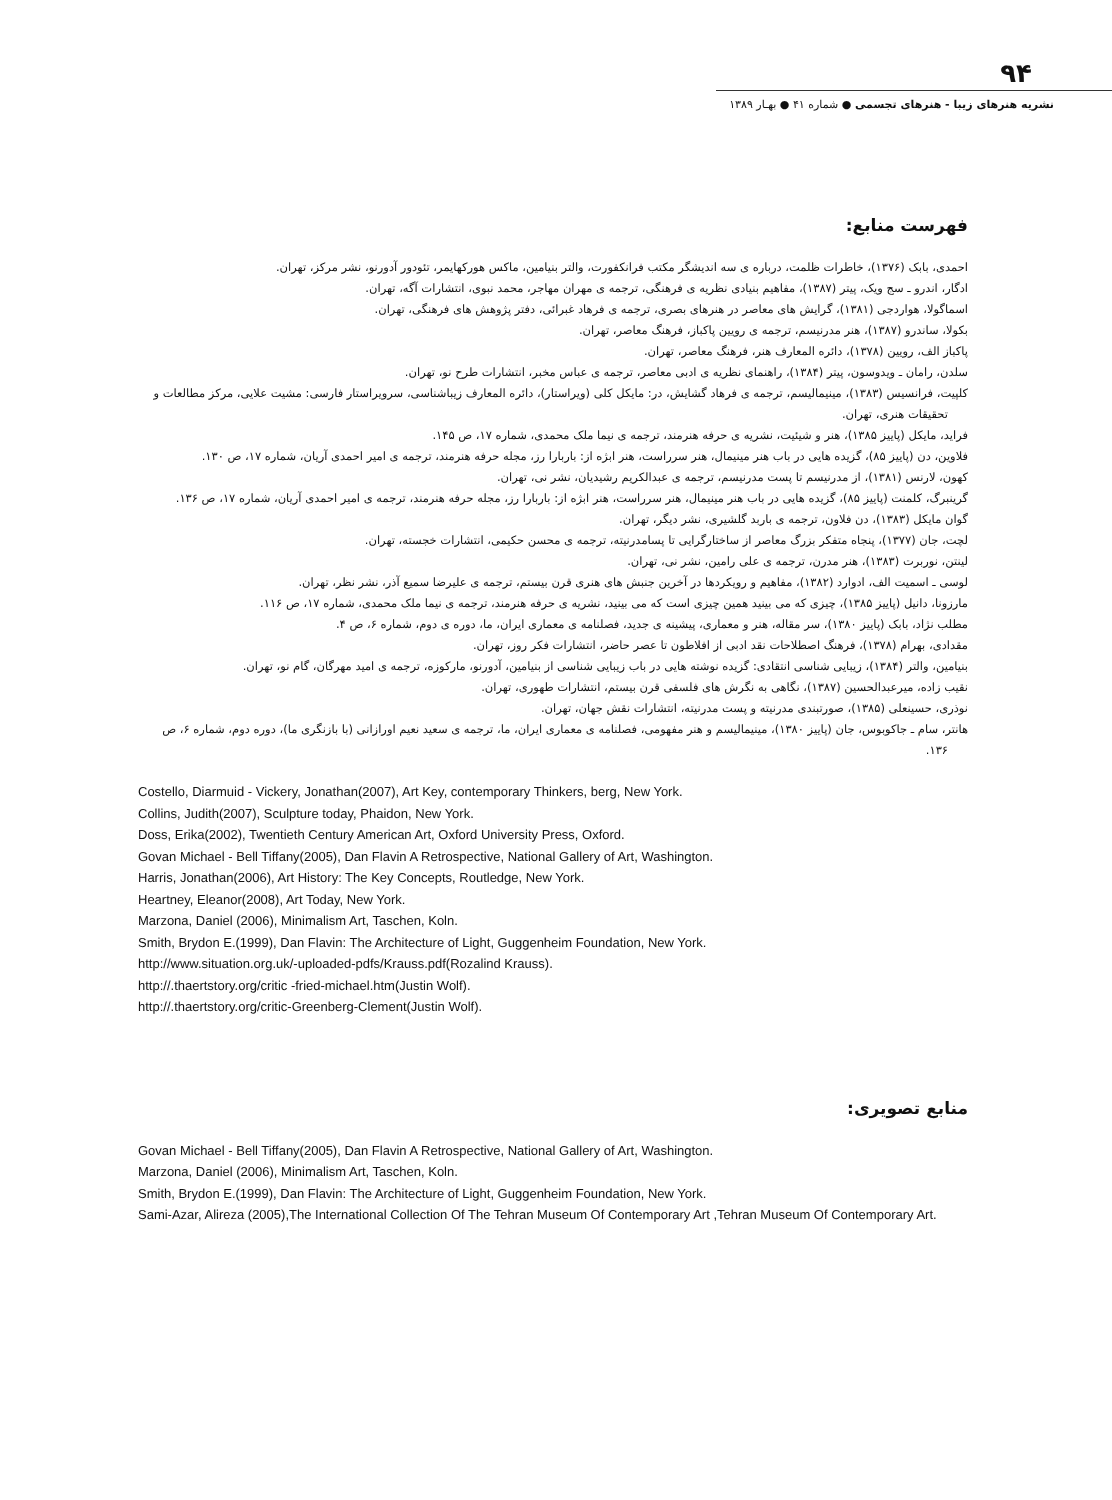۹۴
نشریه هنرهای زیبا - هنرهای تجسمی ● شماره ۴۱ ● بهـار ۱۳۸۹
فهرست منابع:
احمدی، بابک (۱۳۷۶)، خاطرات ظلمت، درباره ی سه اندیشگر مکتب فرانکفورت، والتر بنیامین، ماکس هورکهایمر، تئودور آدورنو، نشر مرکز، تهران.
ادگار، اندرو ـ سج ویک، پیتر (۱۳۸۷)، مفاهیم بنیادی نظریه ی فرهنگی، ترجمه ی مهران مهاجر، محمد نبوی، انتشارات آگه، تهران.
اسماگولا، هواردجی (۱۳۸۱)، گرایش های معاصر در هنرهای بصری، ترجمه ی فرهاد غبرائی، دفتر پژوهش های فرهنگی، تهران.
بکولا، ساندرو (۱۳۸۷)، هنر مدرنیسم، ترجمه ی رویین پاکباز، فرهنگ معاصر، تهران.
پاکباز الف، رویین (۱۳۷۸)، دائره المعارف هنر، فرهنگ معاصر، تهران.
سلدن، رامان ـ ویدوسون، پیتر (۱۳۸۴)، راهنمای نظریه ی ادبی معاصر، ترجمه ی عباس مخبر، انتشارات طرح نو، تهران.
کلپیت، فرانسیس (۱۳۸۳)، مینیمالیسم، ترجمه ی فرهاد گشایش، در: مایکل کلی (ویراستار)، دائره المعارف زیباشناسی، سرویراستار فارسی: مشیت علایی، مرکز مطالعات و تحقیقات هنری، تهران.
فراید، مایکل (پاییز ۱۳۸۵)، هنر و شیئیت، نشریه ی حرفه هنرمند، ترجمه ی نیما ملک محمدی، شماره ۱۷، ص ۱۴۵.
فلاوین، دن (پاییز ۸۵)، گزیده هایی در باب هنر مینیمال، هنر سرراست، هنر ابژه از: باربارا رز، مجله حرفه هنرمند، ترجمه ی امیر احمدی آریان، شماره ۱۷، ص ۱۳۰.
کهون، لارنس (۱۳۸۱)، از مدرنیسم تا پست مدرنیسم، ترجمه ی عبدالکریم رشیدیان، نشر نی، تهران.
گرینبرگ، کلمنت (پاییز ۸۵)، گزیده هایی در باب هنر مینیمال، هنر سرراست، هنر ابژه از: باربارا رز، مجله حرفه هنرمند، ترجمه ی امیر احمدی آریان، شماره ۱۷، ص ۱۳۶.
گوان مایکل (۱۳۸۳)، دن فلاون، ترجمه ی باربد گلشیری، نشر دیگر، تهران.
لچت، جان (۱۳۷۷)، پنجاه متفکر بزرگ معاصر از ساختارگرایی تا پسامدرنیته، ترجمه ی محسن حکیمی، انتشارات خجسته، تهران.
لینتن، نوربرت (۱۳۸۳)، هنر مدرن، ترجمه ی علی رامین، نشر نی، تهران.
لوسی ـ اسمیت الف، ادوارد (۱۳۸۲)، مفاهیم و رویکردها در آخرین جنبش های هنری قرن بیستم، ترجمه ی علیرضا سمیع آذر، نشر نظر، تهران.
مارزونا، دانیل (پاییز ۱۳۸۵)، چیزی که می بینید همین چیزی است که می بینید، نشریه ی حرفه هنرمند، ترجمه ی نیما ملک محمدی، شماره ۱۷، ص ۱۱۶.
مطلب نژاد، بابک (پاییز ۱۳۸۰)، سر مقاله، هنر و معماری، پیشینه ی جدید، فصلنامه ی معماری ایران، ما، دوره ی دوم، شماره ۶، ص ۴.
مقدادی، بهرام (۱۳۷۸)، فرهنگ اصطلاحات نقد ادبی از افلاطون تا عصر حاضر، انتشارات فکر روز، تهران.
بنیامین، والتر (۱۳۸۴)، زیبایی شناسی انتقادی: گزیده نوشته هایی در باب زیبایی شناسی از بنیامین، آدورنو، مارکوزه، ترجمه ی امید مهرگان، گام نو، تهران.
نقیب زاده، میرعبدالحسین (۱۳۸۷)، نگاهی به نگرش های فلسفی قرن بیستم، انتشارات طهوری، تهران.
نوذری، حسینعلی (۱۳۸۵)، صورتبندی مدرنیته و پست مدرنیته، انتشارات نقش جهان، تهران.
هانتر، سام ـ جاکوبوس، جان (پاییز ۱۳۸۰)، مینیمالیسم و هنر مفهومی، فصلنامه ی معماری ایران، ما، ترجمه ی سعید نعیم اورازانی (با بازنگری ما)، دوره دوم، شماره ۶، ص ۱۳۶.
Costello, Diarmuid - Vickery, Jonathan(2007), Art Key, contemporary Thinkers, berg, New York.
Collins, Judith(2007), Sculpture today, Phaidon, New York.
Doss, Erika(2002), Twentieth Century American Art, Oxford University Press, Oxford.
Govan Michael - Bell Tiffany(2005), Dan Flavin A Retrospective, National Gallery of Art, Washington.
Harris, Jonathan(2006), Art History: The Key Concepts, Routledge, New York.
Heartney, Eleanor(2008), Art Today, New York.
Marzona, Daniel (2006), Minimalism Art, Taschen, Koln.
Smith, Brydon E.(1999), Dan Flavin: The Architecture of Light, Guggenheim Foundation, New York.
http://www.situation.org.uk/-uploaded-pdfs/Krauss.pdf(Rozalind Krauss).
http://.thaertstory.org/critic -fried-michael.htm(Justin Wolf).
http://.thaertstory.org/critic-Greenberg-Clement(Justin Wolf).
منابع تصویری:
Govan Michael - Bell Tiffany(2005), Dan Flavin A Retrospective, National Gallery of Art, Washington.
Marzona, Daniel (2006), Minimalism Art, Taschen, Koln.
Smith, Brydon E.(1999), Dan Flavin: The Architecture of Light, Guggenheim Foundation, New York.
Sami-Azar, Alireza (2005),The International Collection Of The Tehran Museum Of Contemporary Art ,Tehran Museum Of Contemporary Art.